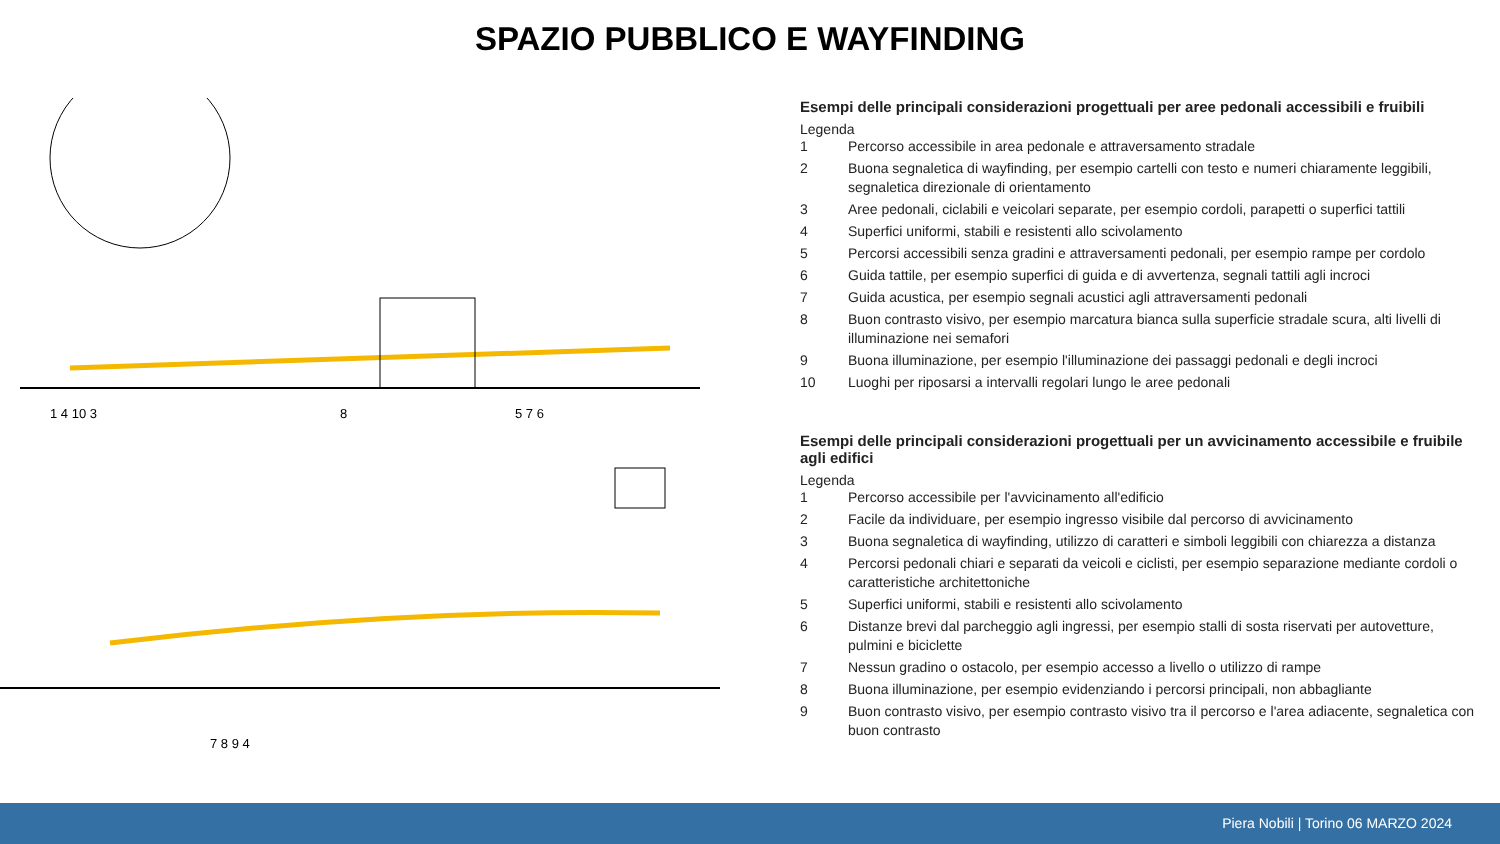SPAZIO PUBBLICO E WAYFINDING
1 4 10 3
8
5 7 6
7 8 9 4
Esempi delle principali considerazioni progettuali per aree pedonali accessibili e fruibili
Legenda
1 Percorso accessibile in area pedonale e attraversamento stradale
2 Buona segnaletica di wayfinding, per esempio cartelli con testo e numeri chiaramente leggibili, segnaletica direzionale di orientamento
3 Aree pedonali, ciclabili e veicolari separate, per esempio cordoli, parapetti o superfici tattili
4 Superfici uniformi, stabili e resistenti allo scivolamento
5 Percorsi accessibili senza gradini e attraversamenti pedonali, per esempio rampe per cordolo
6 Guida tattile, per esempio superfici di guida e di avvertenza, segnali tattili agli incroci
7 Guida acustica, per esempio segnali acustici agli attraversamenti pedonali
8 Buon contrasto visivo, per esempio marcatura bianca sulla superficie stradale scura, alti livelli di illuminazione nei semafori
9 Buona illuminazione, per esempio l'illuminazione dei passaggi pedonali e degli incroci
10 Luoghi per riposarsi a intervalli regolari lungo le aree pedonali
Esempi delle principali considerazioni progettuali per un avvicinamento accessibile e fruibile agli edifici
Legenda
1 Percorso accessibile per l'avvicinamento all'edificio
2 Facile da individuare, per esempio ingresso visibile dal percorso di avvicinamento
3 Buona segnaletica di wayfinding, utilizzo di caratteri e simboli leggibili con chiarezza a distanza
4 Percorsi pedonali chiari e separati da veicoli e ciclisti, per esempio separazione mediante cordoli o caratteristiche architettoniche
5 Superfici uniformi, stabili e resistenti allo scivolamento
6 Distanze brevi dal parcheggio agli ingressi, per esempio stalli di sosta riservati per autovetture, pulmini e biciclette
7 Nessun gradino o ostacolo, per esempio accesso a livello o utilizzo di rampe
8 Buona illuminazione, per esempio evidenziando i percorsi principali, non abbagliante
9 Buon contrasto visivo, per esempio contrasto visivo tra il percorso e l'area adiacente, segnaletica con buon contrasto
Piera Nobili | Torino 06 MARZO 2024